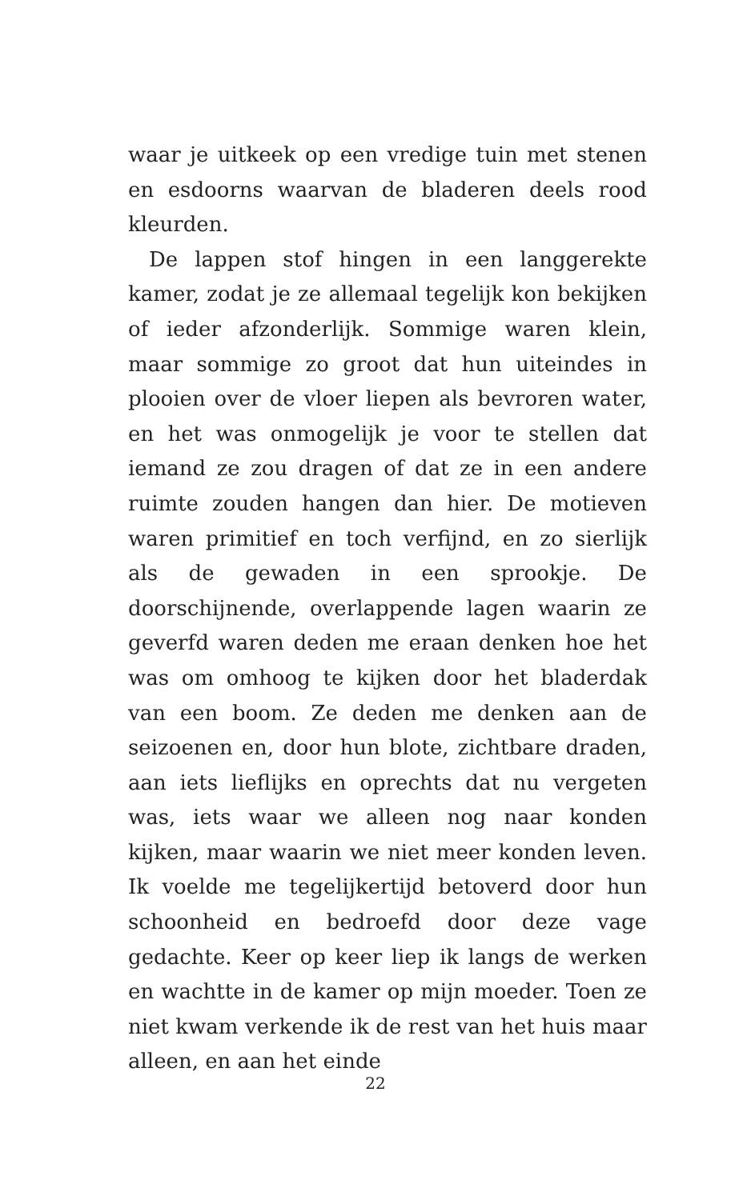waar je uitkeek op een vredige tuin met stenen en esdoorns waarvan de bladeren deels rood kleurden.
De lappen stof hingen in een langgerekte kamer, zodat je ze allemaal tegelijk kon bekijken of ieder afzonderlijk. Sommige waren klein, maar sommige zo groot dat hun uiteindes in plooien over de vloer liepen als bevroren water, en het was onmogelijk je voor te stellen dat iemand ze zou dragen of dat ze in een andere ruimte zouden hangen dan hier. De motieven waren primitief en toch verfijnd, en zo sierlijk als de gewaden in een sprookje. De doorschijnende, overlappende lagen waarin ze geverfd waren deden me eraan denken hoe het was om omhoog te kijken door het bladerdak van een boom. Ze deden me denken aan de seizoenen en, door hun blote, zichtbare draden, aan iets lieflijks en oprechts dat nu vergeten was, iets waar we alleen nog naar konden kijken, maar waarin we niet meer konden leven. Ik voelde me tegelijkertijd betoverd door hun schoonheid en bedroefd door deze vage gedachte. Keer op keer liep ik langs de werken en wachtte in de kamer op mijn moeder. Toen ze niet kwam verkende ik de rest van het huis maar alleen, en aan het einde
22